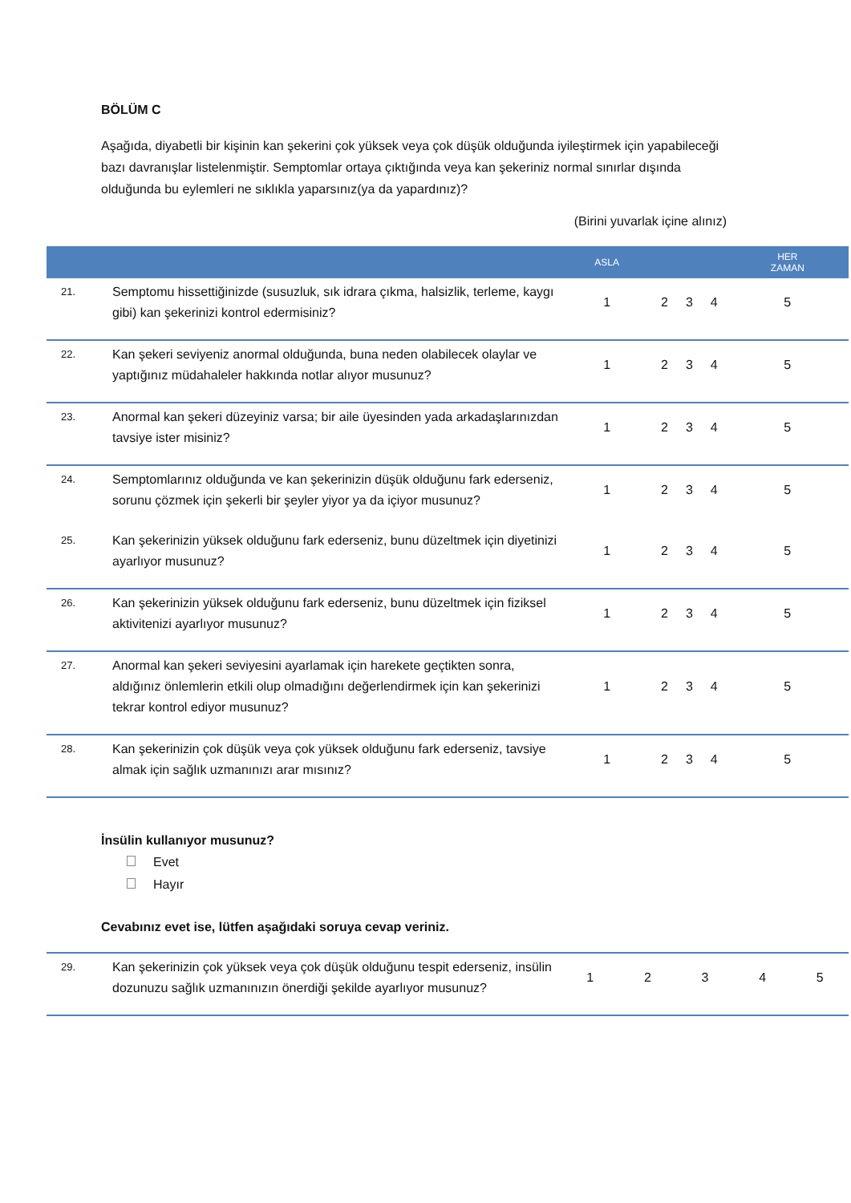BÖLÜM C
Aşağıda, diyabetli bir kişinin kan şekerini çok yüksek veya çok düşük olduğunda iyileştirmek için yapabileceği bazı davranışlar listelenmiştir. Semptomlar ortaya çıktığında veya kan şekeriniz normal sınırlar dışında olduğunda bu eylemleri ne sıklıkla yaparsınız(ya da yapardınız)?
(Birini yuvarlak içine alınız)
| | | ASLA | | | | HER ZAMAN |
| --- | --- | --- | --- | --- | --- | --- |
| 21. | Semptomu hissettiğinizde (susuzluk, sık idrara çıkma, halsizlik, terleme, kaygı gibi) kan şekerinizi kontrol edermisiniz? | 1 | 2 | 3 | 4 | 5 |
| 22. | Kan şekeri seviyeniz anormal olduğunda, buna neden olabilecek olaylar ve yaptığınız müdahaleler hakkında notlar alıyor musunuz? | 1 | 2 | 3 | 4 | 5 |
| 23. | Anormal kan şekeri düzeyiniz varsa; bir aile üyesinden yada arkadaşlarınızdan tavsiye ister misiniz? | 1 | 2 | 3 | 4 | 5 |
| 24. | Semptomlarınız olduğunda ve kan şekerinizin düşük olduğunu fark ederseniz, sorunu çözmek için şekerli bir şeyler yiyor ya da içiyor musunuz? | 1 | 2 | 3 | 4 | 5 |
| 25. | Kan şekerinizin yüksek olduğunu fark ederseniz, bunu düzeltmek için diyetinizi ayarlıyor musunuz? | 1 | 2 | 3 | 4 | 5 |
| 26. | Kan şekerinizin yüksek olduğunu fark ederseniz, bunu düzeltmek için fiziksel aktivitenizi ayarlıyor musunuz? | 1 | 2 | 3 | 4 | 5 |
| 27. | Anormal kan şekeri seviyesini ayarlamak için harekete geçtikten sonra, aldığınız önlemlerin etkili olup olmadığını değerlendirmek için kan şekerinizi tekrar kontrol ediyor musunuz? | 1 | 2 | 3 | 4 | 5 |
| 28. | Kan şekerinizin çok düşük veya çok yüksek olduğunu fark ederseniz, tavsiye almak için sağlık uzmanınızı arar mısınız? | 1 | 2 | 3 | 4 | 5 |
İnsülin kullanıyor musunuz?
Evet
Hayır
Cevabınız evet ise, lütfen aşağıdaki soruya cevap veriniz.
| 29. | Kan şekerinizin çok yüksek veya çok düşük olduğunu tespit ederseniz, insülin dozunuzu sağlık uzmanınızın önerdiği şekilde ayarlıyor musunuz? | 1 | 2 | 3 | 4 | 5 |